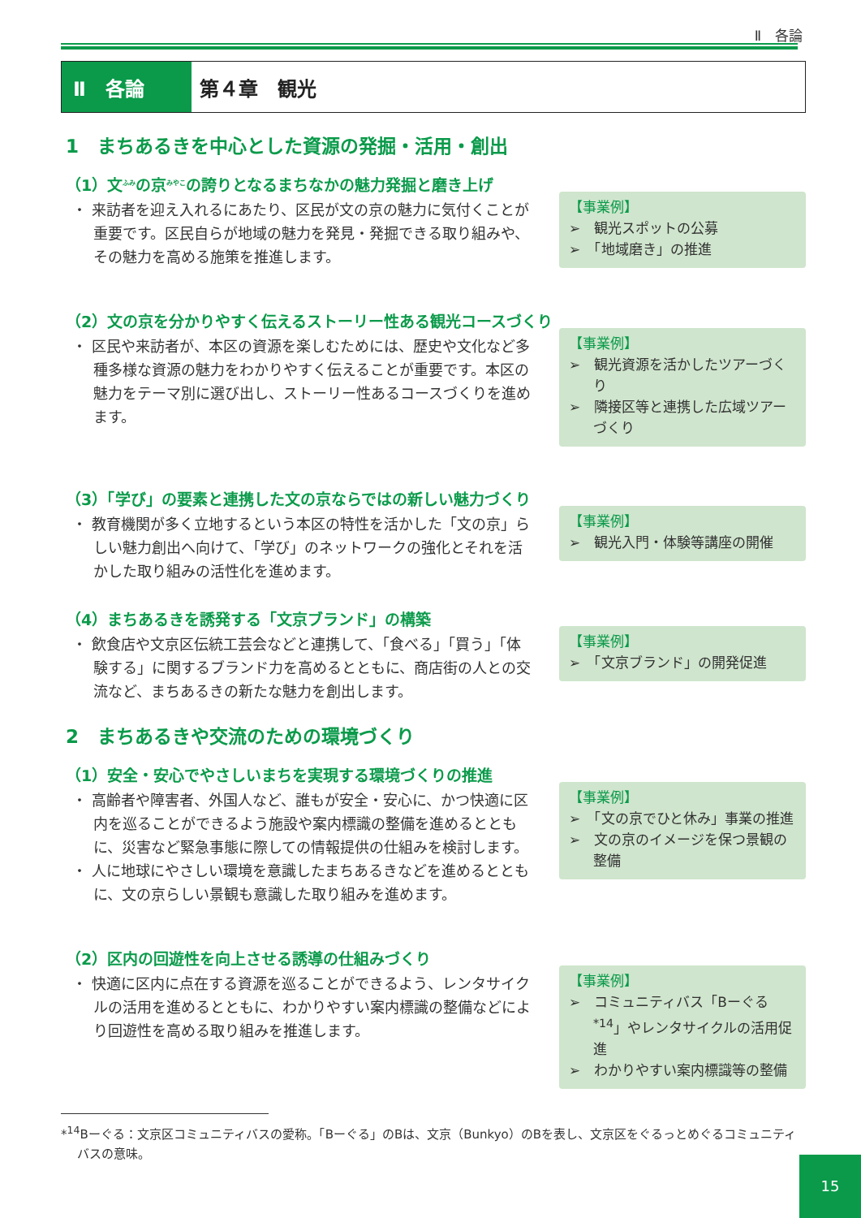Ⅱ　各論
Ⅱ　各論 第４章　観光
1　まちあるきを中心とした資源の発掘・活用・創出
（1）文<sup>ふみ</sup>の京<sup>みやこ</sup>の誇りとなるまちなかの魅力発掘と磨き上げ
・ 来訪者を迎え入れるにあたり、区民が文の京の魅力に気付くことが重要です。区民自らが地域の魅力を発見・発掘できる取り組みや、その魅力を高める施策を推進します。
【事業例】
➢　観光スポットの公募
➢　「地域磨き」の推進
（2）文の京を分かりやすく伝えるストーリー性ある観光コースづくり
・ 区民や来訪者が、本区の資源を楽しむためには、歴史や文化など多種多様な資源の魅力をわかりやすく伝えることが重要です。本区の魅力をテーマ別に選び出し、ストーリー性あるコースづくりを進めます。
【事業例】
➢　観光資源を活かしたツアーづくり
➢　隣接区等と連携した広域ツアーづくり
（3）「学び」の要素と連携した文の京ならではの新しい魅力づくり
・ 教育機関が多く立地するという本区の特性を活かした「文の京」らしい魅力創出へ向けて、「学び」のネットワークの強化とそれを活かした取り組みの活性化を進めます。
【事業例】
➢　観光入門・体験等講座の開催
（4）まちあるきを誘発する「文京ブランド」の構築
・ 飲食店や文京区伝統工芸会などと連携して、「食べる」「買う」「体験する」に関するブランド力を高めるとともに、商店街の人との交流など、まちあるきの新たな魅力を創出します。
【事業例】
➢　「文京ブランド」の開発促進
2　まちあるきや交流のための環境づくり
（1）安全・安心でやさしいまちを実現する環境づくりの推進
・ 高齢者や障害者、外国人など、誰もが安全・安心に、かつ快適に区内を巡ることができるよう施設や案内標識の整備を進めるとともに、災害など緊急事態に際しての情報提供の仕組みを検討します。
・ 人に地球にやさしい環境を意識したまちあるきなどを進めるとともに、文の京らしい景観も意識した取り組みを進めます。
【事業例】
➢　「文の京でひと休み」事業の推進
➢　文の京のイメージを保つ景観の整備
（2）区内の回遊性を向上させる誘導の仕組みづくり
・ 快適に区内に点在する資源を巡ることができるよう、レンタサイクルの活用を進めるとともに、わかりやすい案内標識の整備などにより回遊性を高める取り組みを推進します。
【事業例】
➢　コミュニティバス「Bーぐる<sup>*14</sup>」やレンタサイクルの活用促進
➢　わかりやすい案内標識等の整備
*<sup>14</sup>Bーぐる：文京区コミュニティバスの愛称。「Bーぐる」のBは、文京（Bunkyo）のBを表し、文京区をぐるっとめぐるコミュニティバスの意味。
15